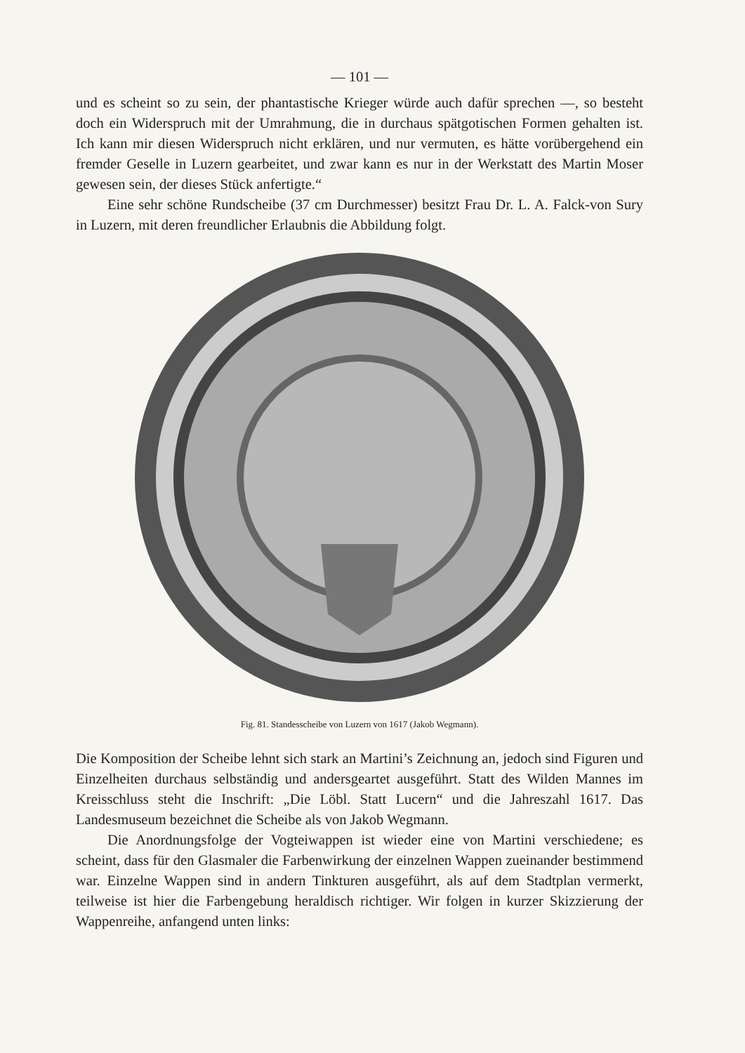— 101 —
und es scheint so zu sein, der phantastische Krieger würde auch dafür sprechen —, so besteht doch ein Widerspruch mit der Umrahmung, die in durchaus spätgotischen Formen gehalten ist. Ich kann mir diesen Widerspruch nicht erklären, und nur vermuten, es hätte vorübergehend ein fremder Geselle in Luzern gearbeitet, und zwar kann es nur in der Werkstatt des Martin Moser gewesen sein, der dieses Stück anfertigte.“
Eine sehr schöne Rundscheibe (37 cm Durchmesser) besitzt Frau Dr. L. A. Falck-von Sury in Luzern, mit deren freundlicher Erlaubnis die Abbildung folgt.
Fig. 81. Standesscheibe von Luzern von 1617 (Jakob Wegmann).
Die Komposition der Scheibe lehnt sich stark an Martini’s Zeichnung an, jedoch sind Figuren und Einzelheiten durchaus selbständig und andersgeartet ausgeführt. Statt des Wilden Mannes im Kreisschluss steht die Inschrift: „Die Löbl. Statt Lucern“ und die Jahreszahl 1617. Das Landesmuseum bezeichnet die Scheibe als von Jakob Wegmann.
Die Anordnungsfolge der Vogteiwappen ist wieder eine von Martini verschiedene; es scheint, dass für den Glasmaler die Farbenwirkung der einzelnen Wappen zueinander bestimmend war. Einzelne Wappen sind in andern Tinkturen ausgeführt, als auf dem Stadtplan vermerkt, teilweise ist hier die Farbengebung heraldisch richtiger. Wir folgen in kurzer Skizzierung der Wappenreihe, anfangend unten links: